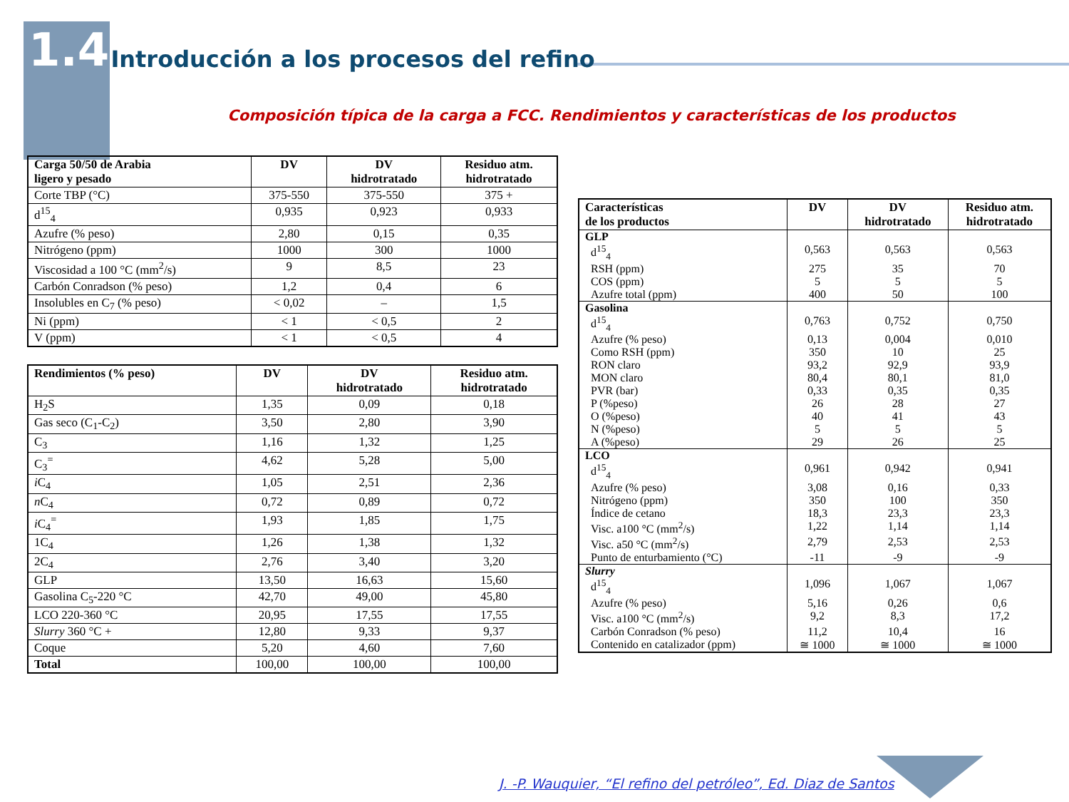1.4 Introducción a los procesos del refino
Composición típica de la carga a FCC. Rendimientos y características de los productos
| Carga 50/50 de Arabia ligero y pesado | DV | DV hidrotratado | Residuo atm. hidrotratado |
| --- | --- | --- | --- |
| Corte TBP (°C) | 375-550 | 375-550 | 375 + |
| d<sup>15</sup><sub>4</sub> | 0,935 | 0,923 | 0,933 |
| Azufre (% peso) | 2,80 | 0,15 | 0,35 |
| Nitrógeno (ppm) | 1000 | 300 | 1000 |
| Viscosidad a 100 °C (mm<sup>2</sup>/s) | 9 | 8,5 | 23 |
| Carbón Conradson (% peso) | 1,2 | 0,4 | 6 |
| Insolubles en C<sub>7</sub> (% peso) | < 0,02 | – | 1,5 |
| Ni (ppm) | < 1 | < 0,5 | 2 |
| V (ppm) | < 1 | < 0,5 | 4 |
| Rendimientos (% peso) | DV | DV hidrotratado | Residuo atm. hidrotratado |
| --- | --- | --- | --- |
| H<sub>2</sub>S | 1,35 | 0,09 | 0,18 |
| Gas seco (C<sub>1</sub>-C<sub>2</sub>) | 3,50 | 2,80 | 3,90 |
| C<sub>3</sub> | 1,16 | 1,32 | 1,25 |
| C<sub>3</sub><sup>=</sup> | 4,62 | 5,28 | 5,00 |
| i C<sub>4</sub> | 1,05 | 2,51 | 2,36 |
| n C<sub>4</sub> | 0,72 | 0,89 | 0,72 |
| i C<sub>4</sub><sup>=</sup> | 1,93 | 1,85 | 1,75 |
| 1C<sub>4</sub> | 1,26 | 1,38 | 1,32 |
| 2C<sub>4</sub> | 2,76 | 3,40 | 3,20 |
| GLP | 13,50 | 16,63 | 15,60 |
| Gasolina C<sub>5</sub>-220 °C | 42,70 | 49,00 | 45,80 |
| LCO 220-360 °C | 20,95 | 17,55 | 17,55 |
| Slurry 360 °C + | 12,80 | 9,33 | 9,37 |
| Coque | 5,20 | 4,60 | 7,60 |
| Total | 100,00 | 100,00 | 100,00 |
| Características de los productos | DV | DV hidrotratado | Residuo atm. hidrotratado |
| --- | --- | --- | --- |
| GLP | | | |
| d<sup>15</sup><sub>4</sub> | 0,563 | 0,563 | 0,563 |
| RSH (ppm) | 275 | 35 | 70 |
| COS (ppm) | 5 | 5 | 5 |
| Azufre total (ppm) | 400 | 50 | 100 |
| Gasolina | | | |
| d<sup>15</sup><sub>4</sub> | 0,763 | 0,752 | 0,750 |
| Azufre (% peso) | 0,13 | 0,004 | 0,010 |
| Como RSH (ppm) | 350 | 10 | 25 |
| RON claro | 93,2 | 92,9 | 93,9 |
| MON claro | 80,4 | 80,1 | 81,0 |
| PVR (bar) | 0,33 | 0,35 | 0,35 |
| P (%peso) | 26 | 28 | 27 |
| O (%peso) | 40 | 41 | 43 |
| N (%peso) | 5 | 5 | 5 |
| A (%peso) | 29 | 26 | 25 |
| LCO | | | |
| d<sup>15</sup><sub>4</sub> | 0,961 | 0,942 | 0,941 |
| Azufre (% peso) | 3,08 | 0,16 | 0,33 |
| Nitrógeno (ppm) | 350 | 100 | 350 |
| Índice de cetano | 18,3 | 23,3 | 23,3 |
| Visc. a100 °C (mm<sup>2</sup>/s) | 1,22 | 1,14 | 1,14 |
| Visc. a50 °C (mm<sup>2</sup>/s) | 2,79 | 2,53 | 2,53 |
| Punto de enturbamiento (°C) | -11 | -9 | -9 |
| Slurry | | | |
| d<sup>15</sup><sub>4</sub> | 1,096 | 1,067 | 1,067 |
| Azufre (% peso) | 5,16 | 0,26 | 0,6 |
| Visc. a100 °C (mm<sup>2</sup>/s) | 9,2 | 8,3 | 17,2 |
| Carbón Conradson (% peso) | 11,2 | 10,4 | 16 |
| Contenido en catalizador (ppm) | ≅ 1000 | ≅ 1000 | ≅ 1000 |
J. -P. Wauquier, “El refino del petróleo”, Ed. Diaz de Santos